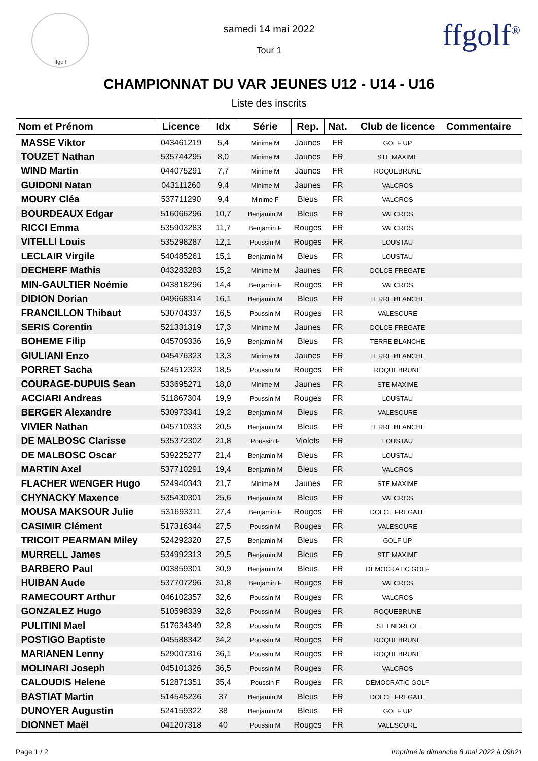ffgolf
ffgolf<sup>®</sup>
samedi 14 mai 2022
Tour 1
CHAMPIONNAT DU VAR JEUNES U12 - U14 - U16
Liste des inscrits
| Nom et Prénom | Licence | Idx | Série | Rep. | Nat. | Club de licence | Commentaire |
| --- | --- | --- | --- | --- | --- | --- | --- |
| MASSE Viktor | 043461219 | 5,4 | Minime M | Jaunes | FR | GOLF UP | |
| TOUZET Nathan | 535744295 | 8,0 | Minime M | Jaunes | FR | STE MAXIME | |
| WIND Martin | 044075291 | 7,7 | Minime M | Jaunes | FR | ROQUEBRUNE | |
| GUIDONI Natan | 043111260 | 9,4 | Minime M | Jaunes | FR | VALCROS | |
| MOURY Cléa | 537711290 | 9,4 | Minime F | Bleus | FR | VALCROS | |
| BOURDEAUX Edgar | 516066296 | 10,7 | Benjamin M | Bleus | FR | VALCROS | |
| RICCI Emma | 535903283 | 11,7 | Benjamin F | Rouges | FR | VALCROS | |
| VITELLI Louis | 535298287 | 12,1 | Poussin M | Rouges | FR | LOUSTAU | |
| LECLAIR Virgile | 540485261 | 15,1 | Benjamin M | Bleus | FR | LOUSTAU | |
| DECHERF Mathis | 043283283 | 15,2 | Minime M | Jaunes | FR | DOLCE FREGATE | |
| MIN-GAULTIER Noémie | 043818296 | 14,4 | Benjamin F | Rouges | FR | VALCROS | |
| DIDION Dorian | 049668314 | 16,1 | Benjamin M | Bleus | FR | TERRE BLANCHE | |
| FRANCILLON Thibaut | 530704337 | 16,5 | Poussin M | Rouges | FR | VALESCURE | |
| SERIS Corentin | 521331319 | 17,3 | Minime M | Jaunes | FR | DOLCE FREGATE | |
| BOHEME Filip | 045709336 | 16,9 | Benjamin M | Bleus | FR | TERRE BLANCHE | |
| GIULIANI Enzo | 045476323 | 13,3 | Minime M | Jaunes | FR | TERRE BLANCHE | |
| PORRET Sacha | 524512323 | 18,5 | Poussin M | Rouges | FR | ROQUEBRUNE | |
| COURAGE-DUPUIS Sean | 533695271 | 18,0 | Minime M | Jaunes | FR | STE MAXIME | |
| ACCIARI Andreas | 511867304 | 19,9 | Poussin M | Rouges | FR | LOUSTAU | |
| BERGER Alexandre | 530973341 | 19,2 | Benjamin M | Bleus | FR | VALESCURE | |
| VIVIER Nathan | 045710333 | 20,5 | Benjamin M | Bleus | FR | TERRE BLANCHE | |
| DE MALBOSC Clarisse | 535372302 | 21,8 | Poussin F | Violets | FR | LOUSTAU | |
| DE MALBOSC Oscar | 539225277 | 21,4 | Benjamin M | Bleus | FR | LOUSTAU | |
| MARTIN Axel | 537710291 | 19,4 | Benjamin M | Bleus | FR | VALCROS | |
| FLACHER WENGER Hugo | 524940343 | 21,7 | Minime M | Jaunes | FR | STE MAXIME | |
| CHYNACKY Maxence | 535430301 | 25,6 | Benjamin M | Bleus | FR | VALCROS | |
| MOUSA MAKSOUR Julie | 531693311 | 27,4 | Benjamin F | Rouges | FR | DOLCE FREGATE | |
| CASIMIR Clément | 517316344 | 27,5 | Poussin M | Rouges | FR | VALESCURE | |
| TRICOIT PEARMAN Miley | 524292320 | 27,5 | Benjamin M | Bleus | FR | GOLF UP | |
| MURRELL James | 534992313 | 29,5 | Benjamin M | Bleus | FR | STE MAXIME | |
| BARBERO Paul | 003859301 | 30,9 | Benjamin M | Bleus | FR | DEMOCRATIC GOLF | |
| HUIBAN Aude | 537707296 | 31,8 | Benjamin F | Rouges | FR | VALCROS | |
| RAMECOURT Arthur | 046102357 | 32,6 | Poussin M | Rouges | FR | VALCROS | |
| GONZALEZ Hugo | 510598339 | 32,8 | Poussin M | Rouges | FR | ROQUEBRUNE | |
| PULITINI Mael | 517634349 | 32,8 | Poussin M | Rouges | FR | ST ENDREOL | |
| POSTIGO Baptiste | 045588342 | 34,2 | Poussin M | Rouges | FR | ROQUEBRUNE | |
| MARIANEN Lenny | 529007316 | 36,1 | Poussin M | Rouges | FR | ROQUEBRUNE | |
| MOLINARI Joseph | 045101326 | 36,5 | Poussin M | Rouges | FR | VALCROS | |
| CALOUDIS Helene | 512871351 | 35,4 | Poussin F | Rouges | FR | DEMOCRATIC GOLF | |
| BASTIAT Martin | 514545236 | 37 | Benjamin M | Bleus | FR | DOLCE FREGATE | |
| DUNOYER Augustin | 524159322 | 38 | Benjamin M | Bleus | FR | GOLF UP | |
| DIONNET Maël | 041207318 | 40 | Poussin M | Rouges | FR | VALESCURE | |
Page 1 / 2 Imprimé le dimanche 8 mai 2022 à 09h21